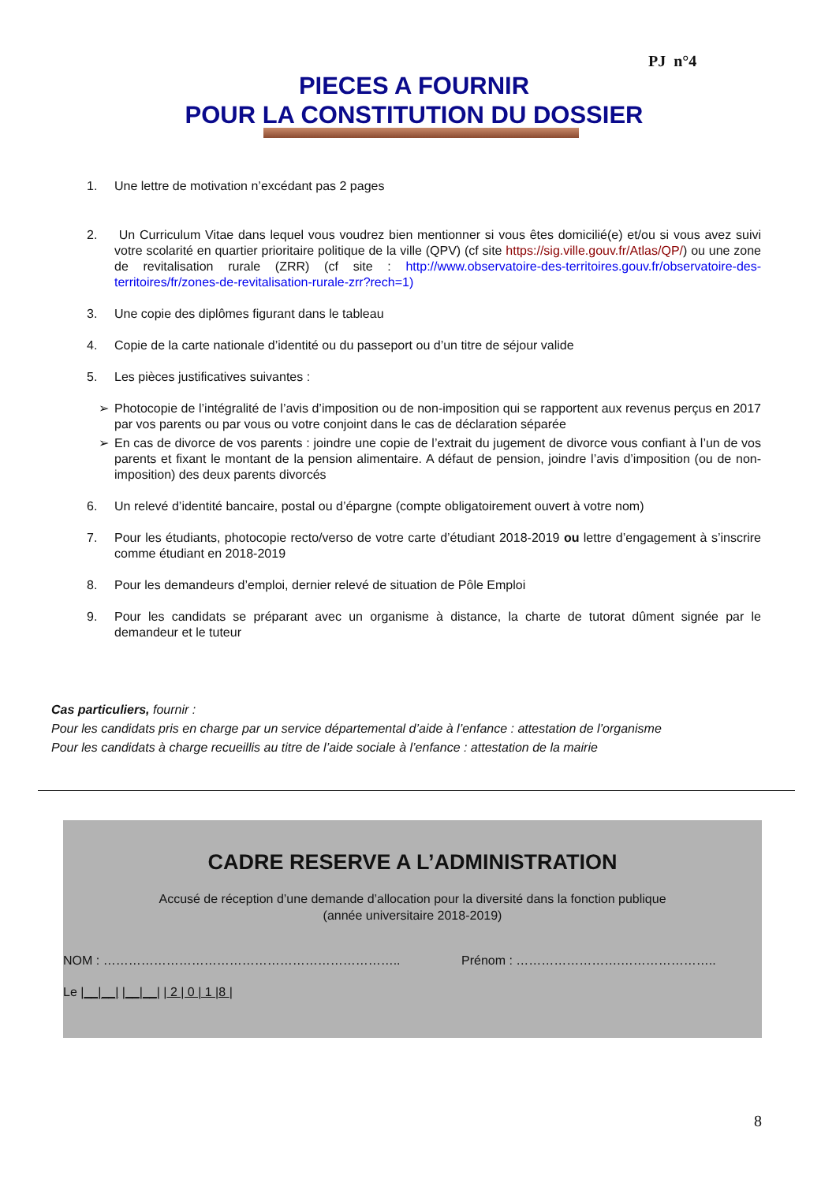PJ n°4
PIECES A FOURNIR
POUR LA CONSTITUTION DU DOSSIER
1. Une lettre de motivation n’excédant pas 2 pages
2. Un Curriculum Vitae dans lequel vous voudrez bien mentionner si vous êtes domicilié(e) et/ou si vous avez suivi votre scolarité en quartier prioritaire politique de la ville (QPV) (cf site https://sig.ville.gouv.fr/Atlas/QP/) ou une zone de revitalisation rurale (ZRR) (cf site : http://www.observatoire-des-territoires.gouv.fr/observatoire-des-territoires/fr/zones-de-revitalisation-rurale-zrr?rech=1)
3. Une copie des diplômes figurant dans le tableau
4. Copie de la carte nationale d’identité ou du passeport ou d’un titre de séjour valide
5. Les pièces justificatives suivantes :
➢ Photocopie de l’intégralité de l’avis d’imposition ou de non-imposition qui se rapportent aux revenus perçus en 2017 par vos parents ou par vous ou votre conjoint dans le cas de déclaration séparée
➢ En cas de divorce de vos parents : joindre une copie de l’extrait du jugement de divorce vous confiant à l’un de vos parents et fixant le montant de la pension alimentaire. A défaut de pension, joindre l’avis d’imposition (ou de non-imposition) des deux parents divorcés
6. Un relevé d’identité bancaire, postal ou d’épargne (compte obligatoirement ouvert à votre nom)
7. Pour les étudiants, photocopie recto/verso de votre carte d’étudiant 2018-2019 ou lettre d’engagement à s’inscrire comme étudiant en 2018-2019
8. Pour les demandeurs d’emploi, dernier relevé de situation de Pôle Emploi
9. Pour les candidats se préparant avec un organisme à distance, la charte de tutorat dûment signée par le demandeur et le tuteur
Cas particuliers, fournir :
Pour les candidats pris en charge par un service départemental d’aide à l’enfance : attestation de l’organisme
Pour les candidats à charge recueillis au titre de l’aide sociale à l’enfance : attestation de la mairie
CADRE RESERVE A L’ADMINISTRATION
Accusé de réception d’une demande d’allocation pour la diversité dans la fonction publique
(année universitaire 2018-2019)
NOM : …………………………………………………………….. Prénom : …………………….…………………..
Le |__|__| |__|__| | 2 | 0 | 1 |8 |
8